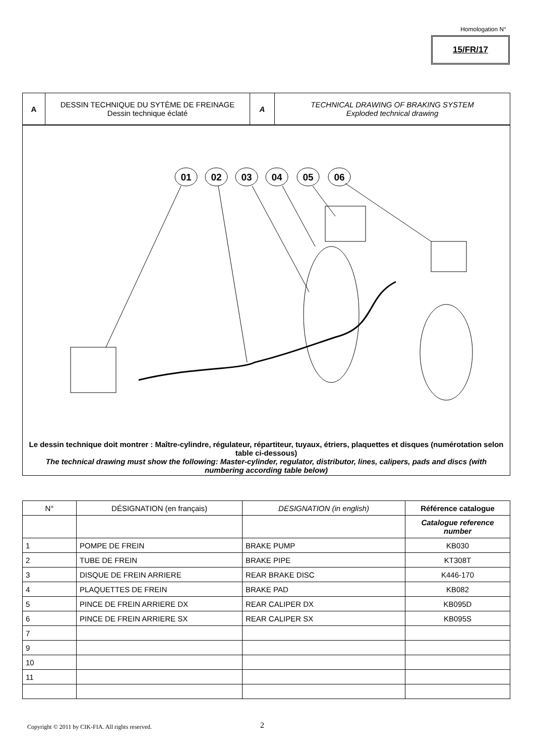Homologation N°
15/FR/17
A DESSIN TECHNIQUE DU SYTÈME DE FREINAGE
Dessin technique éclaté
A TECHNICAL DRAWING OF BRAKING SYSTEM
Exploded technical drawing
01
02
03
04
05
06
Le dessin technique doit montrer : Maître-cylindre, régulateur, répartiteur, tuyaux, étriers, plaquettes et disques (numérotation selon table ci-dessous)
The technical drawing must show the following: Master-cylinder, regulator, distributor, lines, calipers, pads and discs (with numbering according table below)
| N° | DÉSIGNATION (en français) | DESIGNATION (in english) | Référence catalogue |
| --- | --- | --- | --- |
| | | | Catalogue reference number |
| 1 | POMPE DE FREIN | BRAKE PUMP | KB030 |
| 2 | TUBE DE FREIN | BRAKE PIPE | KT308T |
| 3 | DISQUE DE FREIN ARRIERE | REAR BRAKE DISC | K446-170 |
| 4 | PLAQUETTES DE FREIN | BRAKE PAD | KB082 |
| 5 | PINCE DE FREIN ARRIERE DX | REAR CALIPER DX | KB095D |
| 6 | PINCE DE FREIN ARRIERE SX | REAR CALIPER SX | KB095S |
| 7 | | | |
| 9 | | | |
| 10 | | | |
| 11 | | | |
Copyright © 2011 by CIK-FIA. All rights reserved.
2